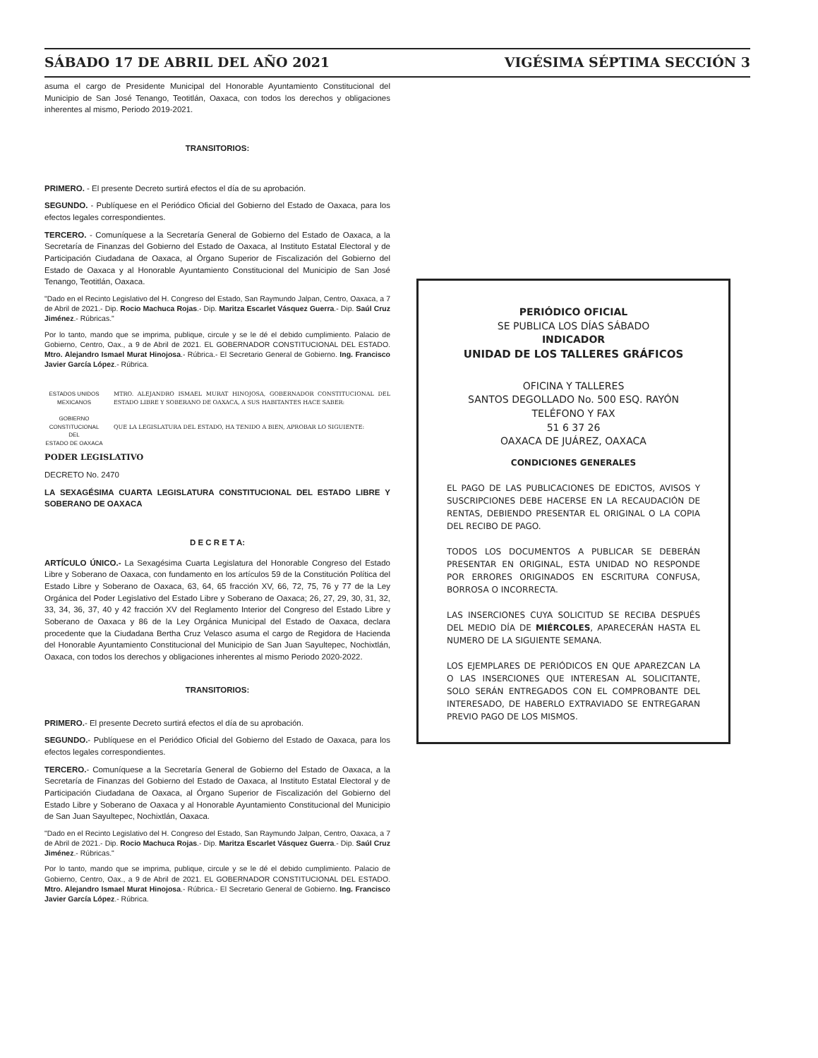SÁBADO 17 DE ABRIL DEL AÑO 2021 VIGÉSIMA SÉPTIMA SECCIÓN 3
asuma el cargo de Presidente Municipal del Honorable Ayuntamiento Constitucional del Municipio de San José Tenango, Teotitlán, Oaxaca, con todos los derechos y obligaciones inherentes al mismo, Periodo 2019-2021.
TRANSITORIOS:
PRIMERO. - El presente Decreto surtirá efectos el día de su aprobación.
SEGUNDO. - Publíquese en el Periódico Oficial del Gobierno del Estado de Oaxaca, para los efectos legales correspondientes.
TERCERO. - Comuníquese a la Secretaría General de Gobierno del Estado de Oaxaca, a la Secretaría de Finanzas del Gobierno del Estado de Oaxaca, al Instituto Estatal Electoral y de Participación Ciudadana de Oaxaca, al Órgano Superior de Fiscalización del Gobierno del Estado de Oaxaca y al Honorable Ayuntamiento Constitucional del Municipio de San José Tenango, Teotitlán, Oaxaca.
"Dado en el Recinto Legislativo del H. Congreso del Estado, San Raymundo Jalpan, Centro, Oaxaca, a 7 de Abril de 2021.- Dip. Rocio Machuca Rojas.- Dip. Maritza Escarlet Vásquez Guerra.- Dip. Saúl Cruz Jiménez.- Rúbricas."
Por lo tanto, mando que se imprima, publique, circule y se le dé el debido cumplimiento. Palacio de Gobierno, Centro, Oax., a 9 de Abril de 2021. EL GOBERNADOR CONSTITUCIONAL DEL ESTADO. Mtro. Alejandro Ismael Murat Hinojosa.- Rúbrica.- El Secretario General de Gobierno. Ing. Francisco Javier García López.- Rúbrica.
ESTADOS UNIDOS MEXICANOS
GOBIERNO CONSTITUCIONAL
DEL
ESTADO DE OAXACA
MTRO. ALEJANDRO ISMAEL MURAT HINOJOSA, GOBERNADOR CONSTITUCIONAL DEL ESTADO LIBRE Y SOBERANO DE OAXACA, A SUS HABITANTES HACE SABER:
QUE LA LEGISLATURA DEL ESTADO, HA TENIDO A BIEN, APROBAR LO SIGUIENTE:
PODER LEGISLATIVO
DECRETO No. 2470
LA SEXAGÉSIMA CUARTA LEGISLATURA CONSTITUCIONAL DEL ESTADO LIBRE Y SOBERANO DE OAXACA
D E C R E T A:
ARTÍCULO ÚNICO.- La Sexagésima Cuarta Legislatura del Honorable Congreso del Estado Libre y Soberano de Oaxaca, con fundamento en los artículos 59 de la Constitución Política del Estado Libre y Soberano de Oaxaca, 63, 64, 65 fracción XV, 66, 72, 75, 76 y 77 de la Ley Orgánica del Poder Legislativo del Estado Libre y Soberano de Oaxaca; 26, 27, 29, 30, 31, 32, 33, 34, 36, 37, 40 y 42 fracción XV del Reglamento Interior del Congreso del Estado Libre y Soberano de Oaxaca y 86 de la Ley Orgánica Municipal del Estado de Oaxaca, declara procedente que la Ciudadana Bertha Cruz Velasco asuma el cargo de Regidora de Hacienda del Honorable Ayuntamiento Constitucional del Municipio de San Juan Sayultepec, Nochixtlán, Oaxaca, con todos los derechos y obligaciones inherentes al mismo Periodo 2020-2022.
TRANSITORIOS:
PRIMERO.- El presente Decreto surtirá efectos el día de su aprobación.
SEGUNDO.- Publíquese en el Periódico Oficial del Gobierno del Estado de Oaxaca, para los efectos legales correspondientes.
TERCERO.- Comuníquese a la Secretaría General de Gobierno del Estado de Oaxaca, a la Secretaría de Finanzas del Gobierno del Estado de Oaxaca, al Instituto Estatal Electoral y de Participación Ciudadana de Oaxaca, al Órgano Superior de Fiscalización del Gobierno del Estado Libre y Soberano de Oaxaca y al Honorable Ayuntamiento Constitucional del Municipio de San Juan Sayultepec, Nochixtlán, Oaxaca.
"Dado en el Recinto Legislativo del H. Congreso del Estado, San Raymundo Jalpan, Centro, Oaxaca, a 7 de Abril de 2021.- Dip. Rocio Machuca Rojas.- Dip. Maritza Escarlet Vásquez Guerra.- Dip. Saúl Cruz Jiménez.- Rúbricas."
Por lo tanto, mando que se imprima, publique, circule y se le dé el debido cumplimiento. Palacio de Gobierno, Centro, Oax., a 9 de Abril de 2021. EL GOBERNADOR CONSTITUCIONAL DEL ESTADO. Mtro. Alejandro Ismael Murat Hinojosa.- Rúbrica.- El Secretario General de Gobierno. Ing. Francisco Javier García López.- Rúbrica.
PERIÓDICO OFICIAL
SE PUBLICA LOS DÍAS SÁBADO
INDICADOR
UNIDAD DE LOS TALLERES GRÁFICOS
OFICINA Y TALLERES
SANTOS DEGOLLADO No. 500 ESQ. RAYÓN
TELÉFONO Y FAX
51 6 37 26
OAXACA DE JUÁREZ, OAXACA
CONDICIONES GENERALES
EL PAGO DE LAS PUBLICACIONES DE EDICTOS, AVISOS Y SUSCRIPCIONES DEBE HACERSE EN LA RECAUDACIÓN DE RENTAS, DEBIENDO PRESENTAR EL ORIGINAL O LA COPIA DEL RECIBO DE PAGO.
TODOS LOS DOCUMENTOS A PUBLICAR SE DEBERÁN PRESENTAR EN ORIGINAL, ESTA UNIDAD NO RESPONDE POR ERRORES ORIGINADOS EN ESCRITURA CONFUSA, BORROSA O INCORRECTA.
LAS INSERCIONES CUYA SOLICITUD SE RECIBA DESPUÉS DEL MEDIO DÍA DE MIÉRCOLES, APARECERÁN HASTA EL NUMERO DE LA SIGUIENTE SEMANA.
LOS EJEMPLARES DE PERIÓDICOS EN QUE APAREZCAN LA O LAS INSERCIONES QUE INTERESAN AL SOLICITANTE, SOLO SERÁN ENTREGADOS CON EL COMPROBANTE DEL INTERESADO, DE HABERLO EXTRAVIADO SE ENTREGARAN PREVIO PAGO DE LOS MISMOS.